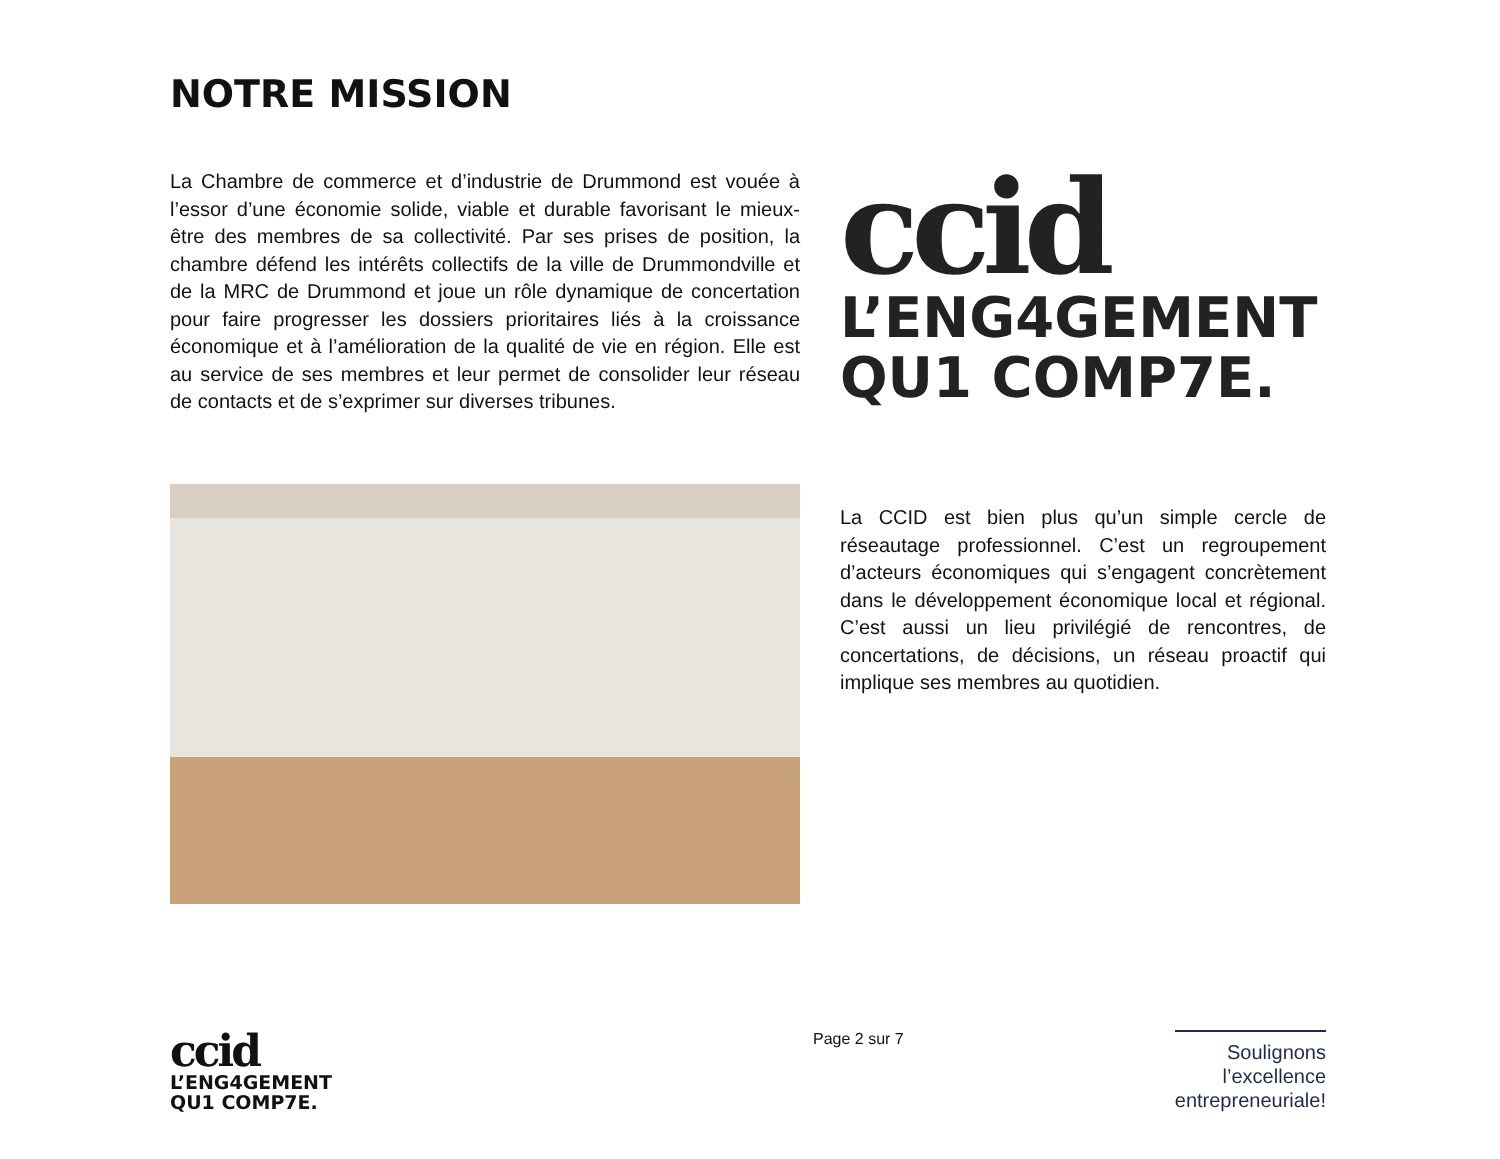NOTRE MISSION
La Chambre de commerce et d’industrie de Drummond est vouée à l’essor d’une économie solide, viable et durable favorisant le mieux-être des membres de sa collectivité. Par ses prises de position, la chambre défend les intérêts collectifs de la ville de Drummondville et de la MRC de Drummond et joue un rôle dynamique de concertation pour faire progresser les dossiers prioritaires liés à la croissance économique et à l’amélioration de la qualité de vie en région. Elle est au service de ses membres et leur permet de consolider leur réseau de contacts et de s’exprimer sur diverses tribunes.
ccid
L’ENG4GEMENT
QU1 COMP7E.
La CCID est bien plus qu’un simple cercle de réseautage professionnel. C’est un regroupement d’acteurs économiques qui s’engagent concrètement dans le développement économique local et régional. C’est aussi un lieu privilégié de rencontres, de concertations, de décisions, un réseau proactif qui implique ses membres au quotidien.
ccid
L’ENG4GEMENT
QU1 COMP7E.
Page 2 sur 7
Soulignons
l’excellence
entrepreneuriale!